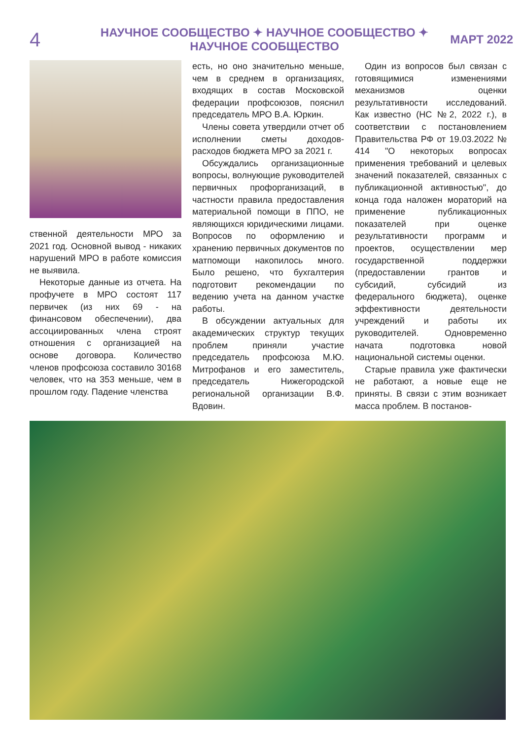4
НАУЧНОЕ СООБЩЕСТВО ✦ НАУЧНОЕ СООБЩЕСТВО ✦ НАУЧНОЕ СООБЩЕСТВО
МАРТ 2022
ственной деятельности МРО за 2021 год. Основной вывод - никаких нарушений МРО в работе комиссия не выявила.
Некоторые данные из отчета. На профучете в МРО состоят 117 первичек (из них 69 - на финансовом обеспечении), два ассоциированных члена строят отношения с организацией на основе договора. Количество членов профсоюза составило 30168 человек, что на 353 меньше, чем в прошлом году. Падение членства
есть, но оно значительно меньше, чем в среднем в организациях, входящих в состав Московской федерации профсоюзов, пояснил председатель МРО В.А. Юркин.
Члены совета утвердили отчет об исполнении сметы доходов-расходов бюджета МРО за 2021 г.
Обсуждались организационные вопросы, волнующие руководителей первичных профорганизаций, в частности правила предоставления материальной помощи в ППО, не являющихся юридическими лицами. Вопросов по оформлению и хранению первичных документов по матпомощи накопилось много. Было решено, что бухгалтерия подготовит рекомендации по ведению учета на данном участке работы.
В обсуждении актуальных для академических структур текущих проблем приняли участие председатель профсоюза М.Ю. Митрофанов и его заместитель, председатель Нижегородской региональной организации В.Ф. Вдовин.
Один из вопросов был связан с готовящимися изменениями механизмов оценки результативности исследований. Как известно (НС №2, 2022 г.), в соответствии с постановлением Правительства РФ от 19.03.2022 № 414 "О некоторых вопросах применения требований и целевых значений показателей, связанных с публикационной активностью", до конца года наложен мораторий на применение публикационных показателей при оценке результативности программ и проектов, осуществлении мер государственной поддержки (предоставлении грантов и субсидий, субсидий из федерального бюджета), оценке эффективности деятельности учреждений и работы их руководителей. Одновременно начата подготовка новой национальной системы оценки.
Старые правила уже фактически не работают, а новые еще не приняты. В связи с этим возникает масса проблем. В постанов-